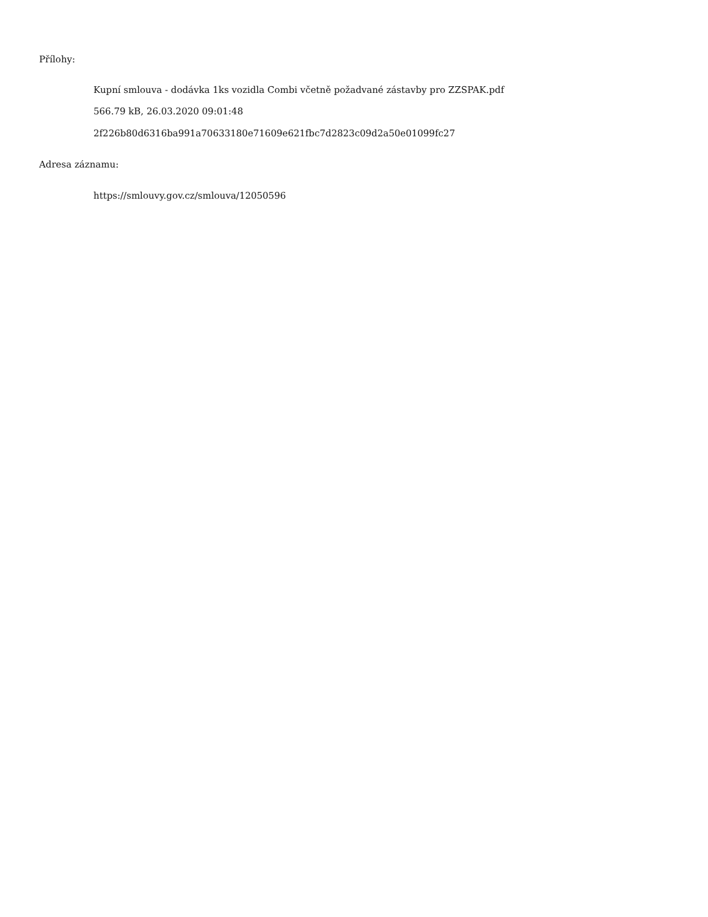Přílohy:
Kupní smlouva - dodávka 1ks vozidla Combi včetně požadvané zástavby pro ZZSPAK.pdf
566.79 kB, 26.03.2020 09:01:48
2f226b80d6316ba991a70633180e71609e621fbc7d2823c09d2a50e01099fc27
Adresa záznamu:
https://smlouvy.gov.cz/smlouva/12050596